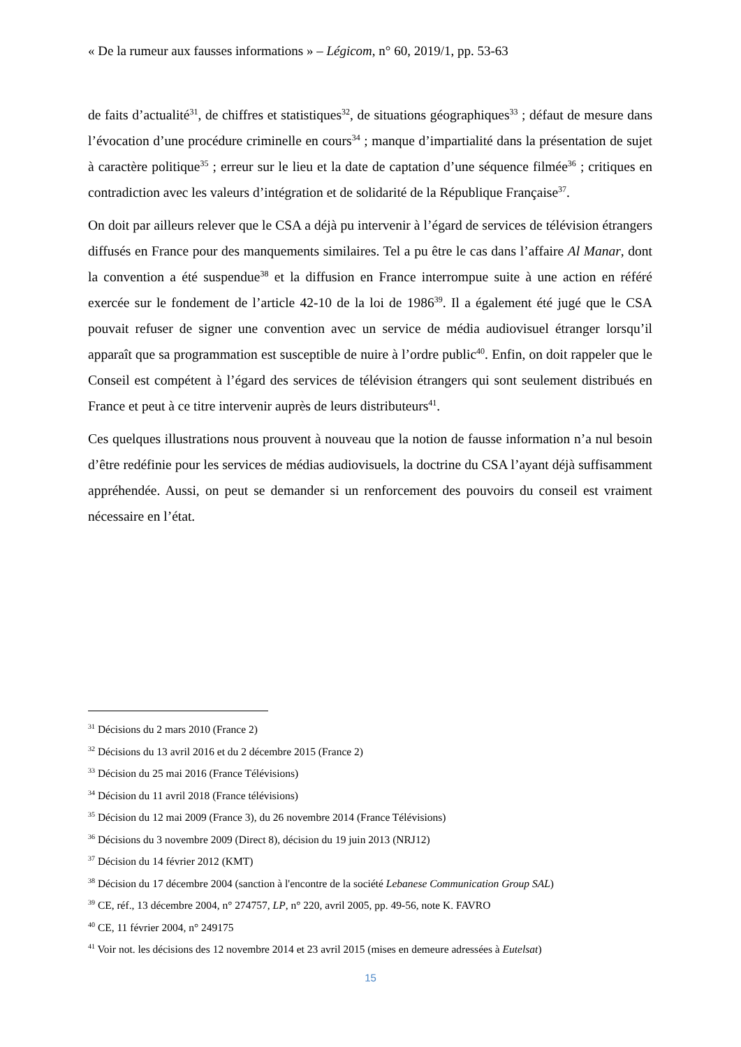« De la rumeur aux fausses informations » – Légicom, n° 60, 2019/1, pp. 53-63
de faits d’actualité<sup>31</sup>, de chiffres et statistiques<sup>32</sup>, de situations géographiques<sup>33</sup> ; défaut de mesure dans l’évocation d’une procédure criminelle en cours<sup>34</sup> ; manque d’impartialité dans la présentation de sujet à caractère politique<sup>35</sup> ; erreur sur le lieu et la date de captation d’une séquence filmée<sup>36</sup> ; critiques en contradiction avec les valeurs d’intégration et de solidarité de la République Française<sup>37</sup>.
On doit par ailleurs relever que le CSA a déjà pu intervenir à l’égard de services de télévision étrangers diffusés en France pour des manquements similaires. Tel a pu être le cas dans l’affaire Al Manar, dont la convention a été suspendue<sup>38</sup> et la diffusion en France interrompue suite à une action en référé exercée sur le fondement de l’article 42-10 de la loi de 1986<sup>39</sup>. Il a également été jugé que le CSA pouvait refuser de signer une convention avec un service de média audiovisuel étranger lorsqu’il apparaît que sa programmation est susceptible de nuire à l’ordre public<sup>40</sup>. Enfin, on doit rappeler que le Conseil est compétent à l’égard des services de télévision étrangers qui sont seulement distribués en France et peut à ce titre intervenir auprès de leurs distributeurs<sup>41</sup>.
Ces quelques illustrations nous prouvent à nouveau que la notion de fausse information n’a nul besoin d’être redéfinie pour les services de médias audiovisuels, la doctrine du CSA l’ayant déjà suffisamment appréhendée. Aussi, on peut se demander si un renforcement des pouvoirs du conseil est vraiment nécessaire en l’état.
<sup>31</sup> Décisions du 2 mars 2010 (France 2)
<sup>32</sup> Décisions du 13 avril 2016 et du 2 décembre 2015 (France 2)
<sup>33</sup> Décision du 25 mai 2016 (France Télévisions)
<sup>34</sup> Décision du 11 avril 2018 (France télévisions)
<sup>35</sup> Décision du 12 mai 2009 (France 3), du 26 novembre 2014 (France Télévisions)
<sup>36</sup> Décisions du 3 novembre 2009 (Direct 8), décision du 19 juin 2013 (NRJ12)
<sup>37</sup> Décision du 14 février 2012 (KMT)
<sup>38</sup> Décision du 17 décembre 2004 (sanction à l'encontre de la société Lebanese Communication Group SAL)
<sup>39</sup> CE, réf., 13 décembre 2004, n° 274757, LP, n° 220, avril 2005, pp. 49-56, note K. FAVRO
<sup>40</sup> CE, 11 février 2004, n° 249175
<sup>41</sup> Voir not. les décisions des 12 novembre 2014 et 23 avril 2015 (mises en demeure adressées à Eutelsat)
15